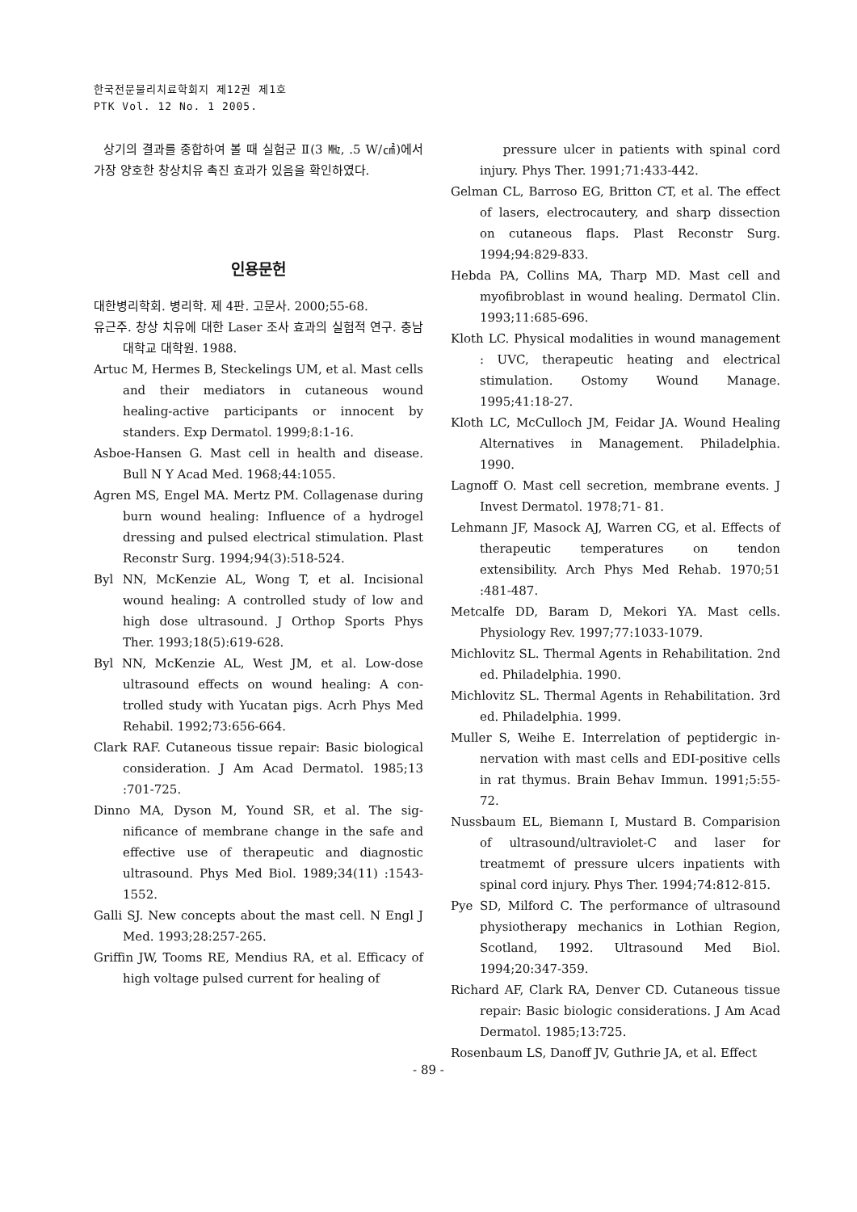한국전문물리치료학회지 제12권 제1호
PTK Vol. 12 No. 1 2005.
상기의 결과를 종합하여 볼 때 실험군 Ⅱ(3 ㎒, .5 W/㎠)에서 가장 양호한 창상치유 촉진 효과가 있음을 확인하였다.
인용문헌
대한병리학회. 병리학. 제 4판. 고문사. 2000;55-68.
유근주. 창상 치유에 대한 Laser 조사 효과의 실험적 연구. 충남대학교 대학원. 1988.
Artuc M, Hermes B, Steckelings UM, et al. Mast cells and their mediators in cutaneous wound healing-active participants or innocent by standers. Exp Dermatol. 1999;8:1-16.
Asboe-Hansen G. Mast cell in health and disease. Bull N Y Acad Med. 1968;44:1055.
Agren MS, Engel MA. Mertz PM. Collagenase during burn wound healing: Influence of a hydrogel dressing and pulsed electrical stimulation. Plast Reconstr Surg. 1994;94(3):518-524.
Byl NN, McKenzie AL, Wong T, et al. Incisional wound healing: A controlled study of low and high dose ultrasound. J Orthop Sports Phys Ther. 1993;18(5):619-628.
Byl NN, McKenzie AL, West JM, et al. Low-dose ultrasound effects on wound healing: A con- trolled study with Yucatan pigs. Acrh Phys Med Rehabil. 1992;73:656-664.
Clark RAF. Cutaneous tissue repair: Basic biological consideration. J Am Acad Dermatol. 1985;13 :701-725.
Dinno MA, Dyson M, Yound SR, et al. The sig- nificance of membrane change in the safe and effective use of therapeutic and diagnostic ultrasound. Phys Med Biol. 1989;34(11) :1543-1552.
Galli SJ. New concepts about the mast cell. N Engl J Med. 1993;28:257-265.
Griffin JW, Tooms RE, Mendius RA, et al. Efficacy of high voltage pulsed current for healing of
pressure ulcer in patients with spinal cord injury. Phys Ther. 1991;71:433-442.
Gelman CL, Barroso EG, Britton CT, et al. The effect of lasers, electrocautery, and sharp dissection on cutaneous flaps. Plast Reconstr Surg. 1994;94:829-833.
Hebda PA, Collins MA, Tharp MD. Mast cell and myofibroblast in wound healing. Dermatol Clin. 1993;11:685-696.
Kloth LC. Physical modalities in wound management : UVC, therapeutic heating and electrical stimulation. Ostomy Wound Manage. 1995;41:18-27.
Kloth LC, McCulloch JM, Feidar JA. Wound Healing Alternatives in Management. Philadelphia. 1990.
Lagnoff O. Mast cell secretion, membrane events. J Invest Dermatol. 1978;71- 81.
Lehmann JF, Masock AJ, Warren CG, et al. Effects of therapeutic temperatures on tendon extensibility. Arch Phys Med Rehab. 1970;51 :481-487.
Metcalfe DD, Baram D, Mekori YA. Mast cells. Physiology Rev. 1997;77:1033-1079.
Michlovitz SL. Thermal Agents in Rehabilitation. 2nd ed. Philadelphia. 1990.
Michlovitz SL. Thermal Agents in Rehabilitation. 3rd ed. Philadelphia. 1999.
Muller S, Weihe E. Interrelation of peptidergic in- nervation with mast cells and EDI-positive cells in rat thymus. Brain Behav Immun. 1991;5:55-72.
Nussbaum EL, Biemann I, Mustard B. Comparision of ultrasound/ultraviolet-C and laser for treatmemt of pressure ulcers inpatients with spinal cord injury. Phys Ther. 1994;74:812-815.
Pye SD, Milford C. The performance of ultrasound physiotherapy mechanics in Lothian Region, Scotland, 1992. Ultrasound Med Biol. 1994;20:347-359.
Richard AF, Clark RA, Denver CD. Cutaneous tissue repair: Basic biologic considerations. J Am Acad Dermatol. 1985;13:725.
Rosenbaum LS, Danoff JV, Guthrie JA, et al. Effect
- 89 -